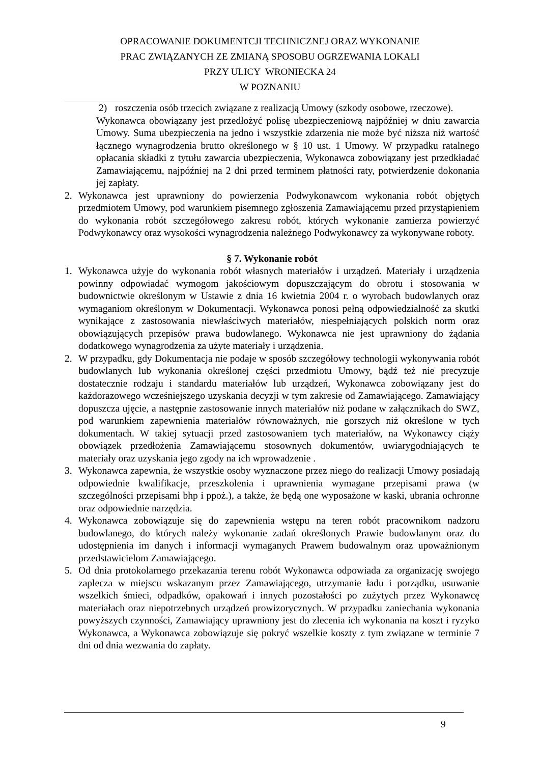OPRACOWANIE DOKUMENTCJI TECHNICZNEJ ORAZ WYKONANIE
PRAC ZWIĄZANYCH ZE ZMIANĄ SPOSOBU OGRZEWANIA LOKALI
PRZY ULICY WRONIECKA 24
W POZNANIU
2) roszczenia osób trzecich związane z realizacją Umowy (szkody osobowe, rzeczowe).
Wykonawca obowiązany jest przedłożyć polisę ubezpieczeniową najpóźniej w dniu zawarcia Umowy. Suma ubezpieczenia na jedno i wszystkie zdarzenia nie może być niższa niż wartość łącznego wynagrodzenia brutto określonego w § 10 ust. 1 Umowy. W przypadku ratalnego opłacania składki z tytułu zawarcia ubezpieczenia, Wykonawca zobowiązany jest przedkładać Zamawiającemu, najpóźniej na 2 dni przed terminem płatności raty, potwierdzenie dokonania jej zapłaty.
2. Wykonawca jest uprawniony do powierzenia Podwykonawcom wykonania robót objętych przedmiotem Umowy, pod warunkiem pisemnego zgłoszenia Zamawiającemu przed przystąpieniem do wykonania robót szczegółowego zakresu robót, których wykonanie zamierza powierzyć Podwykonawcy oraz wysokości wynagrodzenia należnego Podwykonawcy za wykonywane roboty.
§ 7. Wykonanie robót
1. Wykonawca użyje do wykonania robót własnych materiałów i urządzeń. Materiały i urządzenia powinny odpowiadać wymogom jakościowym dopuszczającym do obrotu i stosowania w budownictwie określonym w Ustawie z dnia 16 kwietnia 2004 r. o wyrobach budowlanych oraz wymaganiom określonym w Dokumentacji. Wykonawca ponosi pełną odpowiedzialność za skutki wynikające z zastosowania niewłaściwych materiałów, niespełniających polskich norm oraz obowiązujących przepisów prawa budowlanego. Wykonawca nie jest uprawniony do żądania dodatkowego wynagrodzenia za użyte materiały i urządzenia.
2. W przypadku, gdy Dokumentacja nie podaje w sposób szczegółowy technologii wykonywania robót budowlanych lub wykonania określonej części przedmiotu Umowy, bądź też nie precyzuje dostatecznie rodzaju i standardu materiałów lub urządzeń, Wykonawca zobowiązany jest do każdorazowego wcześniejszego uzyskania decyzji w tym zakresie od Zamawiającego. Zamawiający dopuszcza ujęcie, a następnie zastosowanie innych materiałów niż podane w załącznikach do SWZ, pod warunkiem zapewnienia materiałów równoważnych, nie gorszych niż określone w tych dokumentach. W takiej sytuacji przed zastosowaniem tych materiałów, na Wykonawcy ciąży obowiązek przedłożenia Zamawiającemu stosownych dokumentów, uwiarygodniających te materiały oraz uzyskania jego zgody na ich wprowadzenie .
3. Wykonawca zapewnia, że wszystkie osoby wyznaczone przez niego do realizacji Umowy posiadają odpowiednie kwalifikacje, przeszkolenia i uprawnienia wymagane przepisami prawa (w szczególności przepisami bhp i ppoż.), a także, że będą one wyposażone w kaski, ubrania ochronne oraz odpowiednie narzędzia.
4. Wykonawca zobowiązuje się do zapewnienia wstępu na teren robót pracownikom nadzoru budowlanego, do których należy wykonanie zadań określonych Prawie budowlanym oraz do udostępnienia im danych i informacji wymaganych Prawem budowalnym oraz upoważnionym przedstawicielom Zamawiającego.
5. Od dnia protokolarnego przekazania terenu robót Wykonawca odpowiada za organizację swojego zaplecza w miejscu wskazanym przez Zamawiającego, utrzymanie ładu i porządku, usuwanie wszelkich śmieci, odpadków, opakowań i innych pozostałości po zużytych przez Wykonawcę materiałach oraz niepotrzebnych urządzeń prowizorycznych. W przypadku zaniechania wykonania powyższych czynności, Zamawiający uprawniony jest do zlecenia ich wykonania na koszt i ryzyko Wykonawca, a Wykonawca zobowiązuje się pokryć wszelkie koszty z tym związane w terminie 7 dni od dnia wezwania do zapłaty.
9